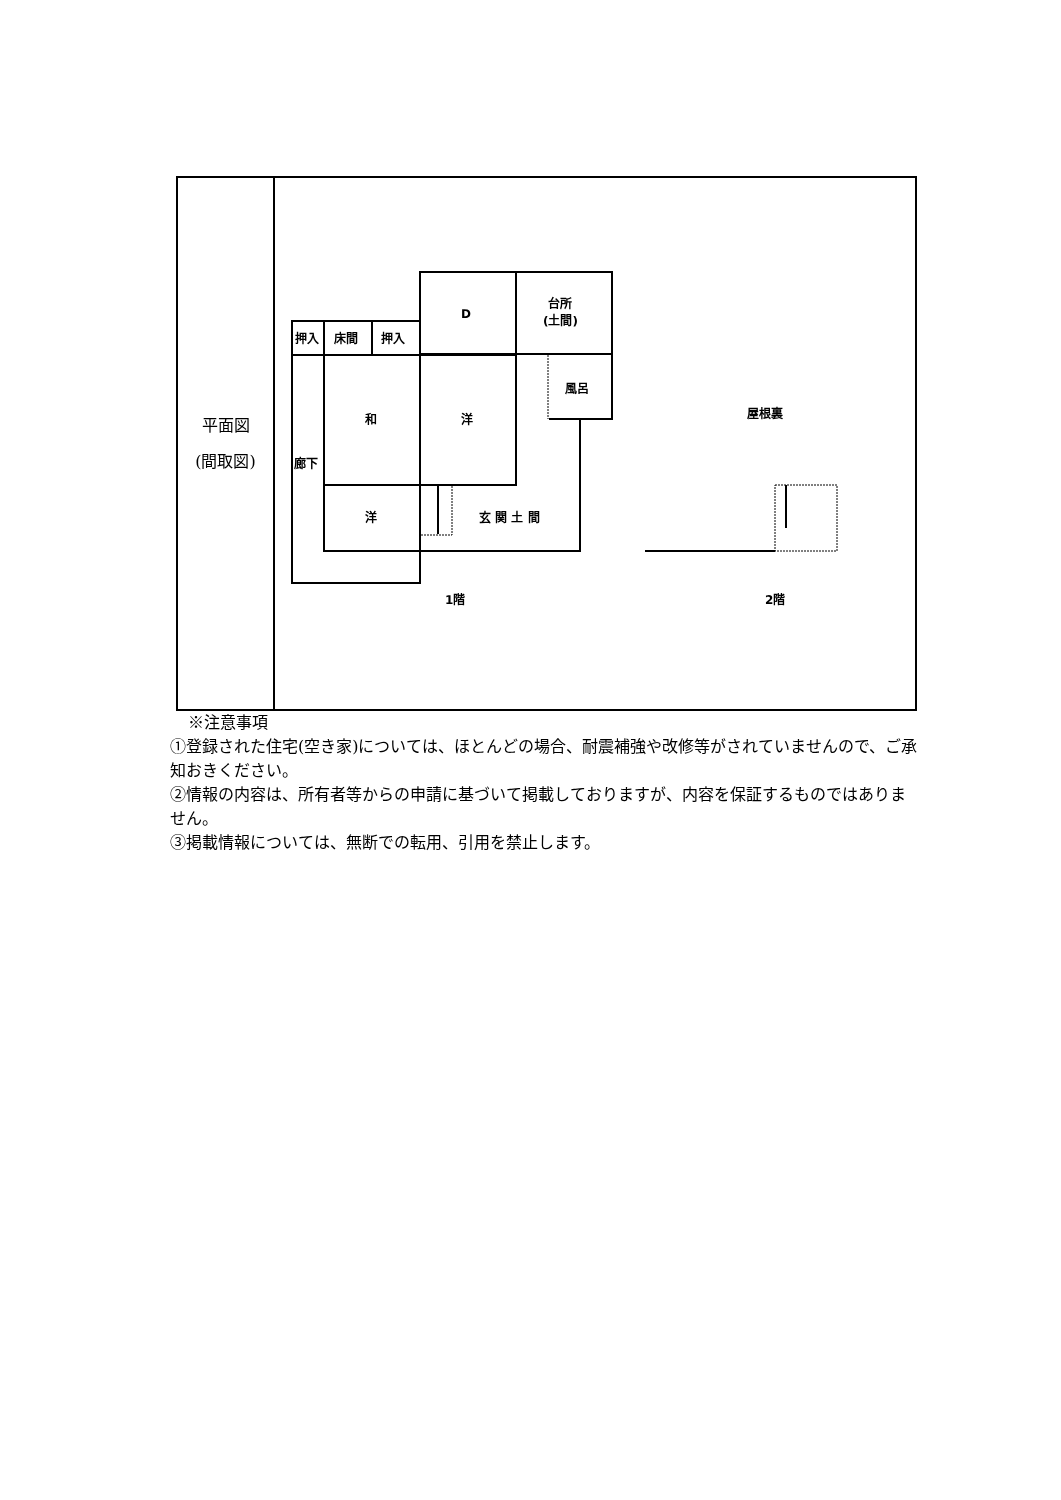| 平面図 (間取図) | D 台所 (土間) 押入 床間 押入 風呂 和 洋 廊下 洋 玄 関 土 間 屋根裏 1階 2階 |
※注意事項
①登録された住宅(空き家)については、ほとんどの場合、耐震補強や改修等がされていませんので、ご承知おきください。
②情報の内容は、所有者等からの申請に基づいて掲載しておりますが、内容を保証するものではありません。
③掲載情報については、無断での転用、引用を禁止します。